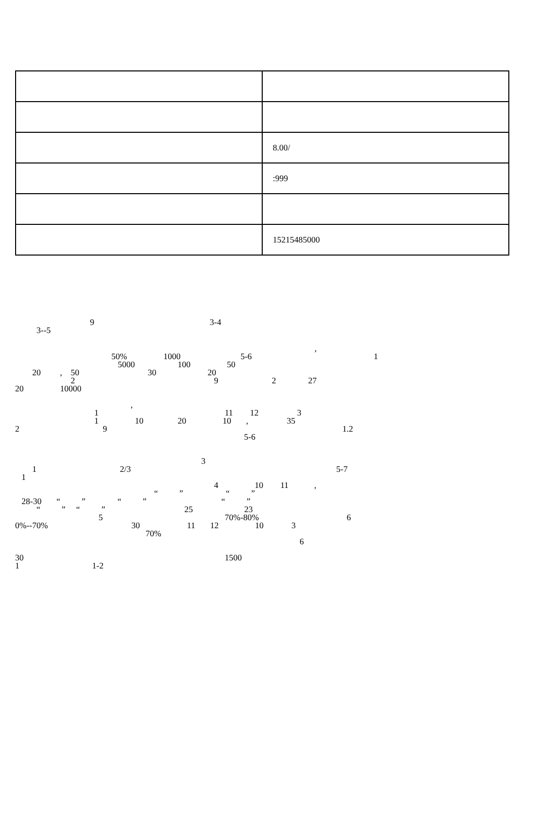| | 8.00/ |
| | :999 |
| | 15215485000 |
9 3-4
3--5
,
50% 1000 5-6 1
5000 100 50
20 , 50 30 20
2 9 2 27
20 10000
,
1 11 12 3
1 10 20 10 , 35
2 9 1.2
5-6
3
1 2/3 5-7
1
4 10 11 ,
“ ” “ ”
28-30 “ ” “ ” “ ”
“ ” “ ” 25 23
5 70%-80% 6
0%--70% 30 11 12 10 3
70%
6
30 1500
1 1-2